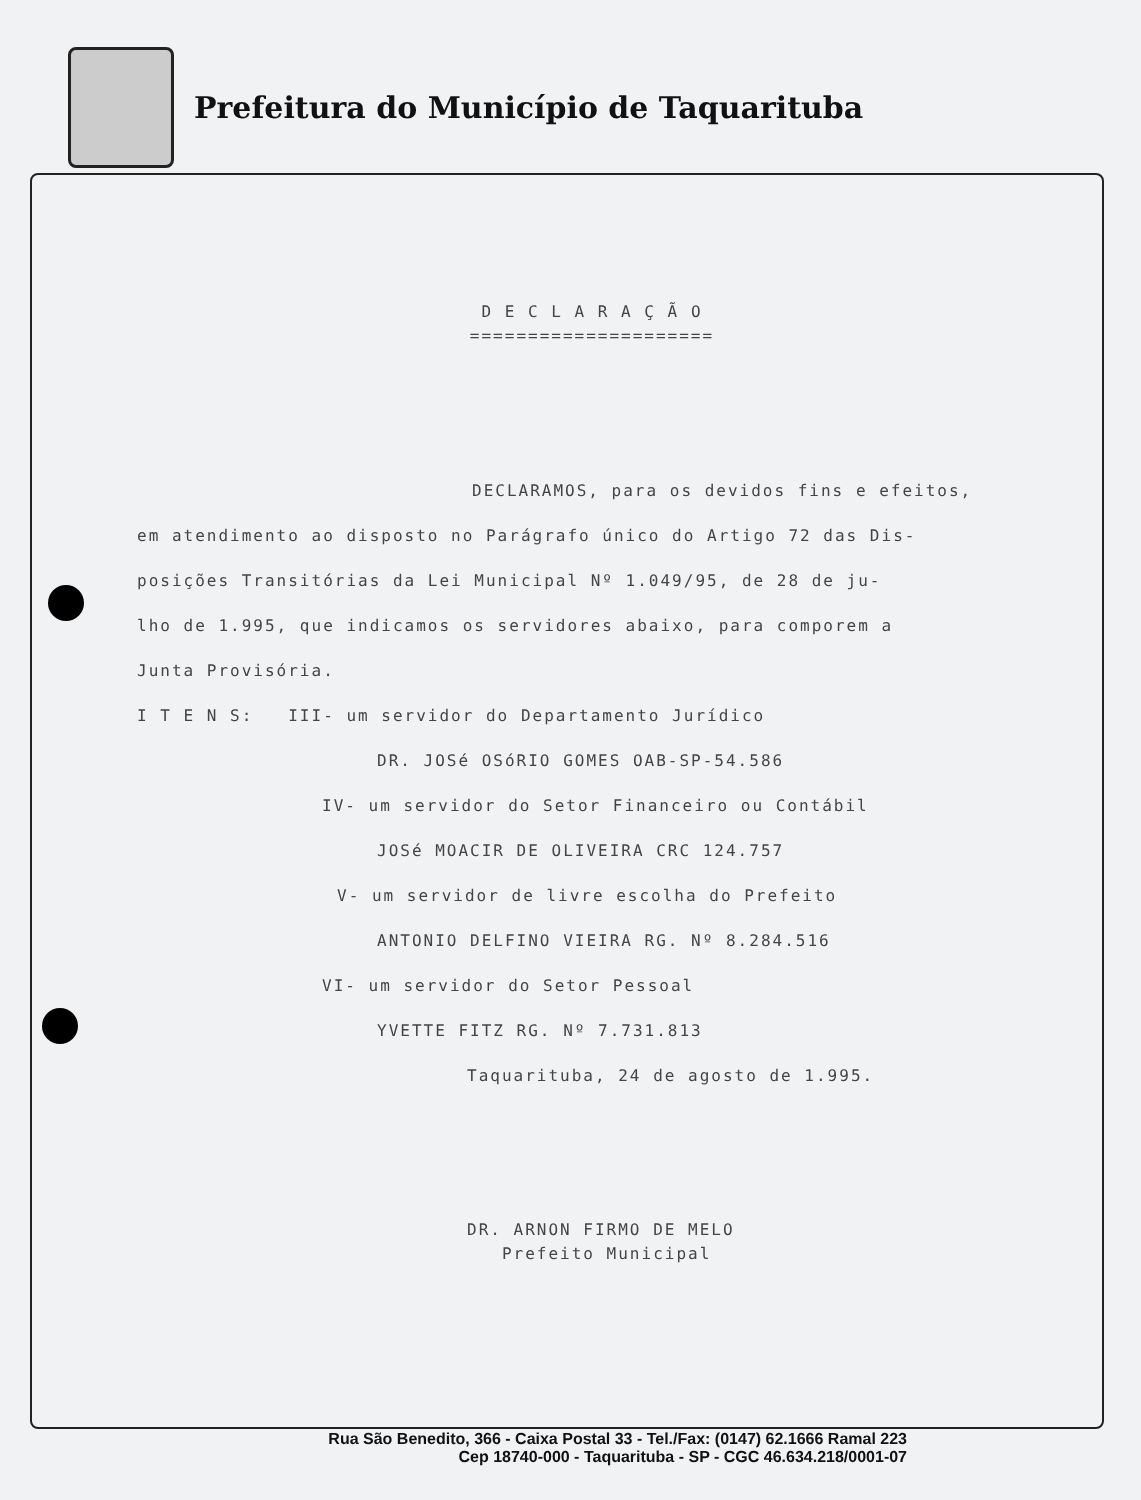Prefeitura do Município de Taquarituba
D E C L A R A Ç Ã O
=====================
DECLARAMOS, para os devidos fins e efeitos,
em atendimento ao disposto no Parágrafo único do Artigo 72 das Dis-
posições Transitórias da Lei Municipal Nº 1.049/95, de 28 de ju-
lho de 1.995, que indicamos os servidores abaixo, para comporem a
Junta Provisória.
I T E N S: III- um servidor do Departamento Jurídico
DR. JOSé OSóRIO GOMES OAB-SP-54.586
IV- um servidor do Setor Financeiro ou Contábil
JOSé MOACIR DE OLIVEIRA CRC 124.757
V- um servidor de livre escolha do Prefeito
ANTONIO DELFINO VIEIRA RG. Nº 8.284.516
VI- um servidor do Setor Pessoal
YVETTE FITZ RG. Nº 7.731.813
Taquarituba, 24 de agosto de 1.995.
DR. ARNON FIRMO DE MELO
Prefeito Municipal
Rua São Benedito, 366 - Caixa Postal 33 - Tel./Fax: (0147) 62.1666 Ramal 223
Cep 18740-000 - Taquarituba - SP - CGC 46.634.218/0001-07